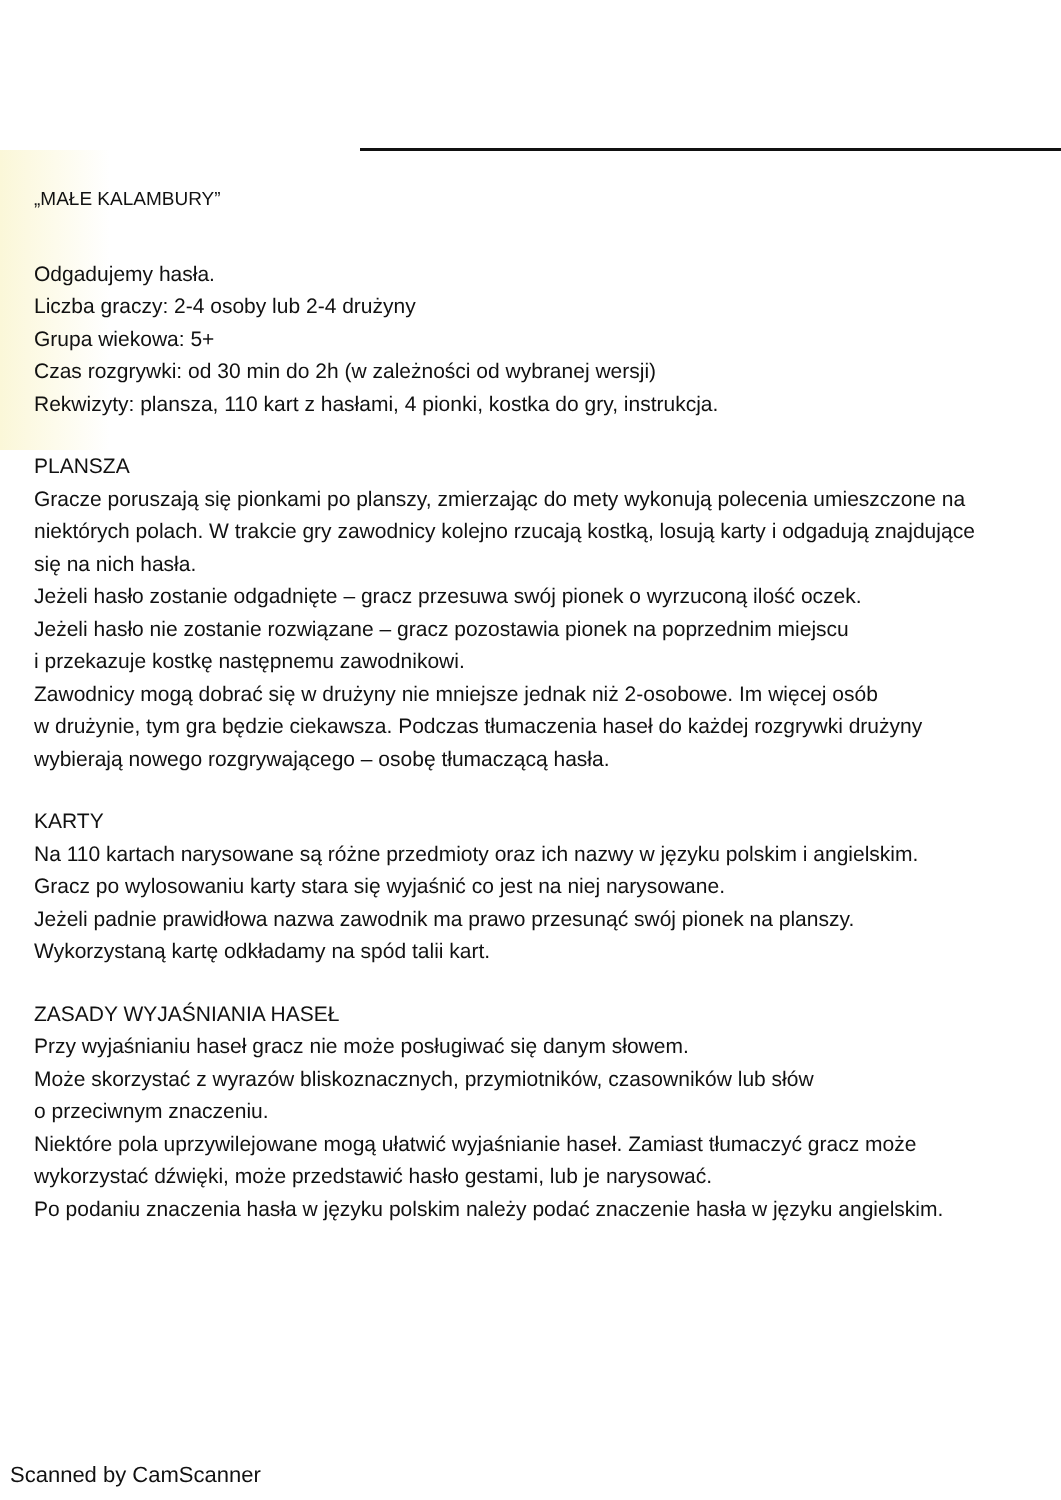„MAŁE KALAMBURY”
Odgadujemy hasła.
Liczba graczy: 2-4 osoby lub 2-4 drużyny
Grupa wiekowa: 5+
Czas rozgrywki: od 30 min do 2h (w zależności od wybranej wersji)
Rekwizyty: plansza, 110 kart z hasłami, 4 pionki, kostka do gry, instrukcja.
PLANSZA
Gracze poruszają się pionkami po planszy, zmierzając do mety wykonują polecenia umieszczone na niektórych polach. W trakcie gry zawodnicy kolejno rzucają kostką, losują karty i odgadują znajdujące się na nich hasła.
Jeżeli hasło zostanie odgadnięte – gracz przesuwa swój pionek o wyrzuconą ilość oczek.
Jeżeli hasło nie zostanie rozwiązane – gracz pozostawia pionek na poprzednim miejscu
i przekazuje kostkę następnemu zawodnikowi.
Zawodnicy mogą dobrać się w drużyny nie mniejsze jednak niż 2-osobowe. Im więcej osób
w drużynie, tym gra będzie ciekawsza. Podczas tłumaczenia haseł do każdej rozgrywki drużyny wybierają nowego rozgrywającego – osobę tłumaczącą hasła.
KARTY
Na 110 kartach narysowane są różne przedmioty oraz ich nazwy w języku polskim i angielskim.
Gracz po wylosowaniu karty stara się wyjaśnić co jest na niej narysowane.
Jeżeli padnie prawidłowa nazwa zawodnik ma prawo przesunąć swój pionek na planszy.
Wykorzystaną kartę odkładamy na spód talii kart.
ZASADY WYJAŚNIANIA HASEŁ
Przy wyjaśnianiu haseł gracz nie może posługiwać się danym słowem.
Może skorzystać z wyrazów bliskoznacznych, przymiotników, czasowników lub słów
o przeciwnym znaczeniu.
Niektóre pola uprzywilejowane mogą ułatwić wyjaśnianie haseł. Zamiast tłumaczyć gracz może wykorzystać dźwięki, może przedstawić hasło gestami, lub je narysować.
Po podaniu znaczenia hasła w języku polskim należy podać znaczenie hasła w języku angielskim.
Scanned by CamScanner